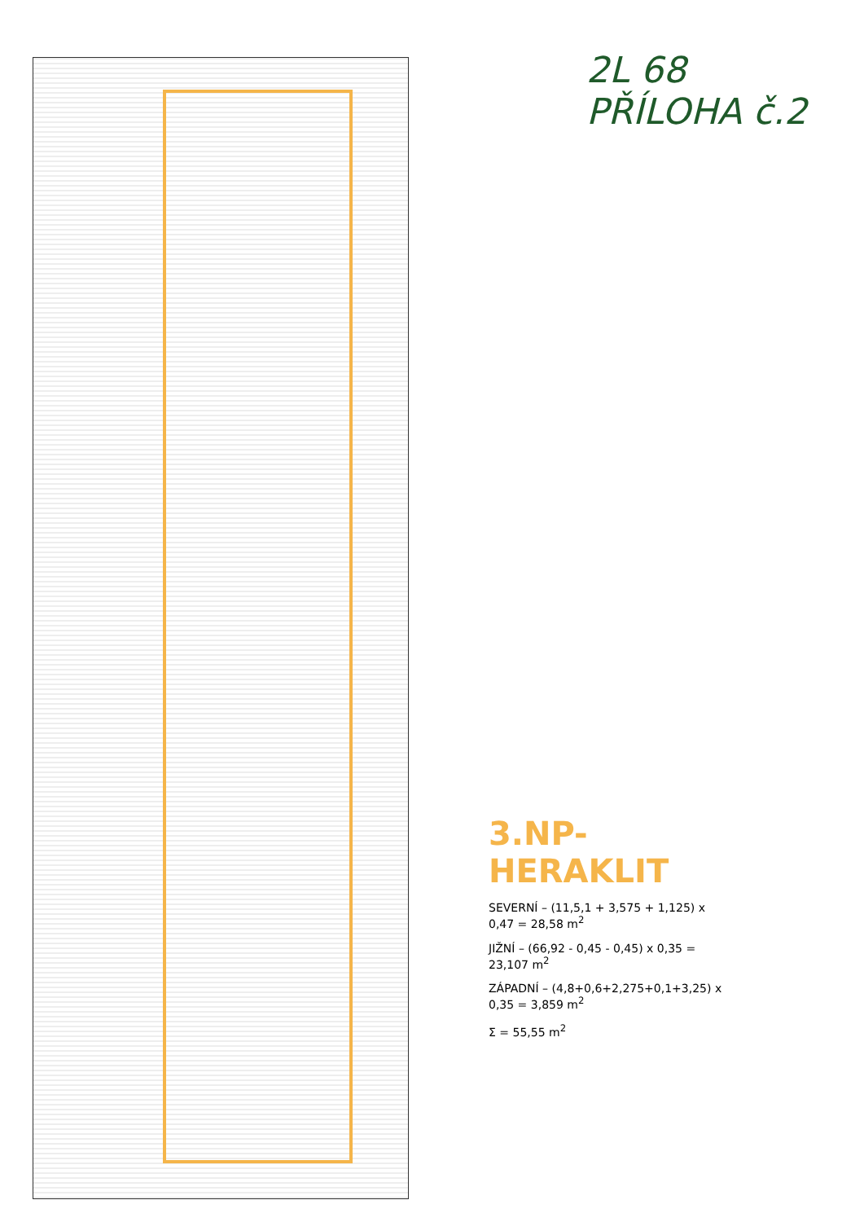2L 68
PŘÍLOHA č.2
3.NP-HERAKLIT
SEVERNÍ – (11,5,1 + 3,575 + 1,125) x 0,47 = 28,58 m<sup>2</sup>
JIŽNÍ – (66,92 - 0,45 - 0,45) x 0,35 = 23,107 m<sup>2</sup>
ZÁPADNÍ – (4,8+0,6+2,275+0,1+3,25) x 0,35 = 3,859 m<sup>2</sup>
Σ = 55,55 m<sup>2</sup>